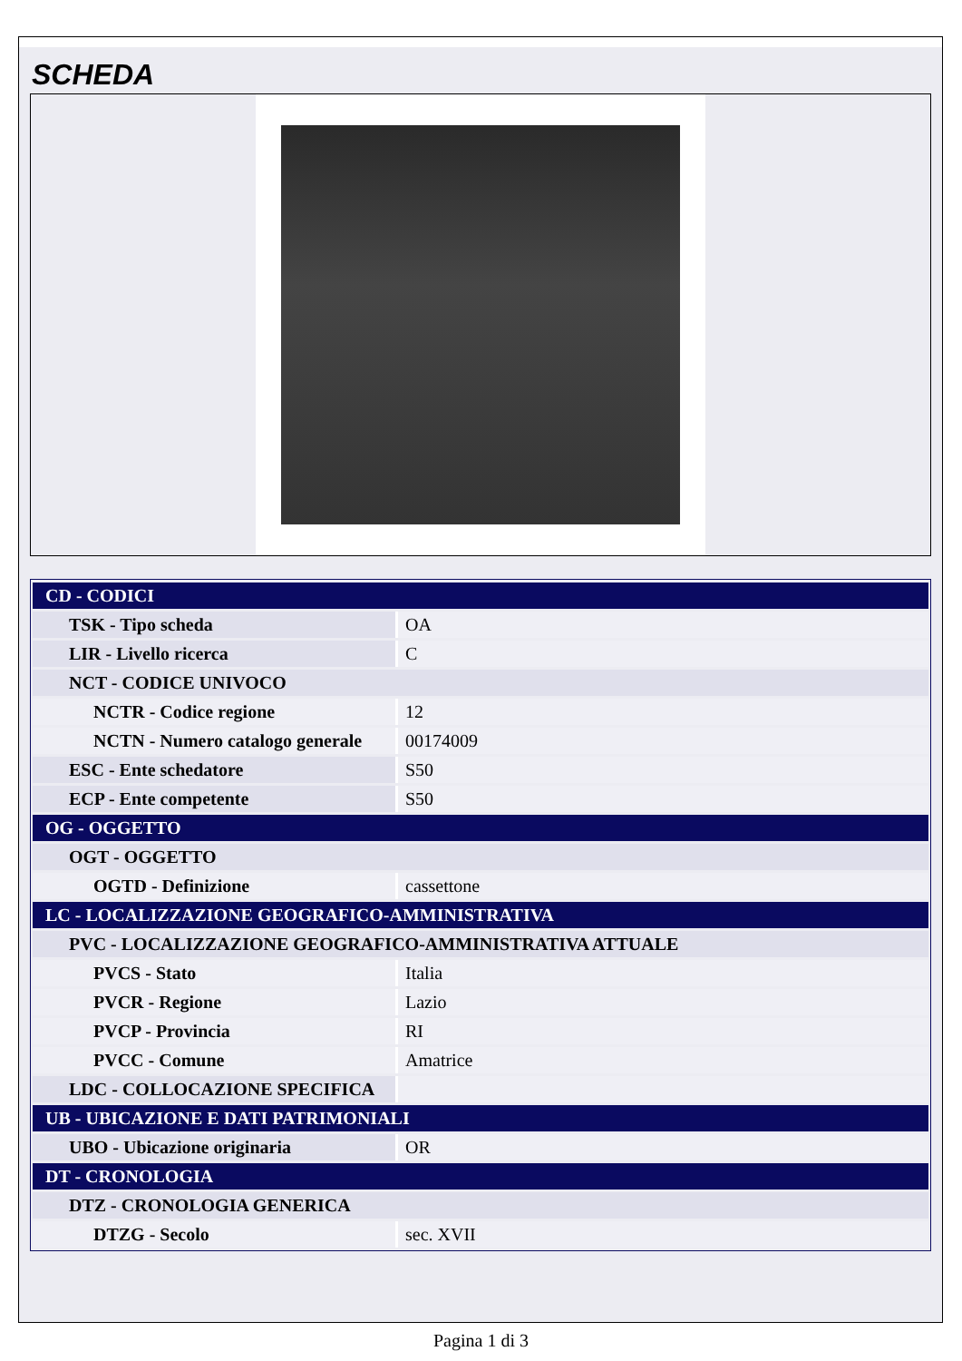SCHEDA
| CD - CODICI | |
| TSK - Tipo scheda | OA |
| LIR - Livello ricerca | C |
| NCT - CODICE UNIVOCO | |
| NCTR - Codice regione | 12 |
| NCTN - Numero catalogo generale | 00174009 |
| ESC - Ente schedatore | S50 |
| ECP - Ente competente | S50 |
| OG - OGGETTO | |
| OGT - OGGETTO | |
| OGTD - Definizione | cassettone |
| LC - LOCALIZZAZIONE GEOGRAFICO-AMMINISTRATIVA | |
| PVC - LOCALIZZAZIONE GEOGRAFICO-AMMINISTRATIVA ATTUALE | |
| PVCS - Stato | Italia |
| PVCR - Regione | Lazio |
| PVCP - Provincia | RI |
| PVCC - Comune | Amatrice |
| LDC - COLLOCAZIONE SPECIFICA | |
| UB - UBICAZIONE E DATI PATRIMONIALI | |
| UBO - Ubicazione originaria | OR |
| DT - CRONOLOGIA | |
| DTZ - CRONOLOGIA GENERICA | |
| DTZG - Secolo | sec. XVII |
Pagina 1 di 3